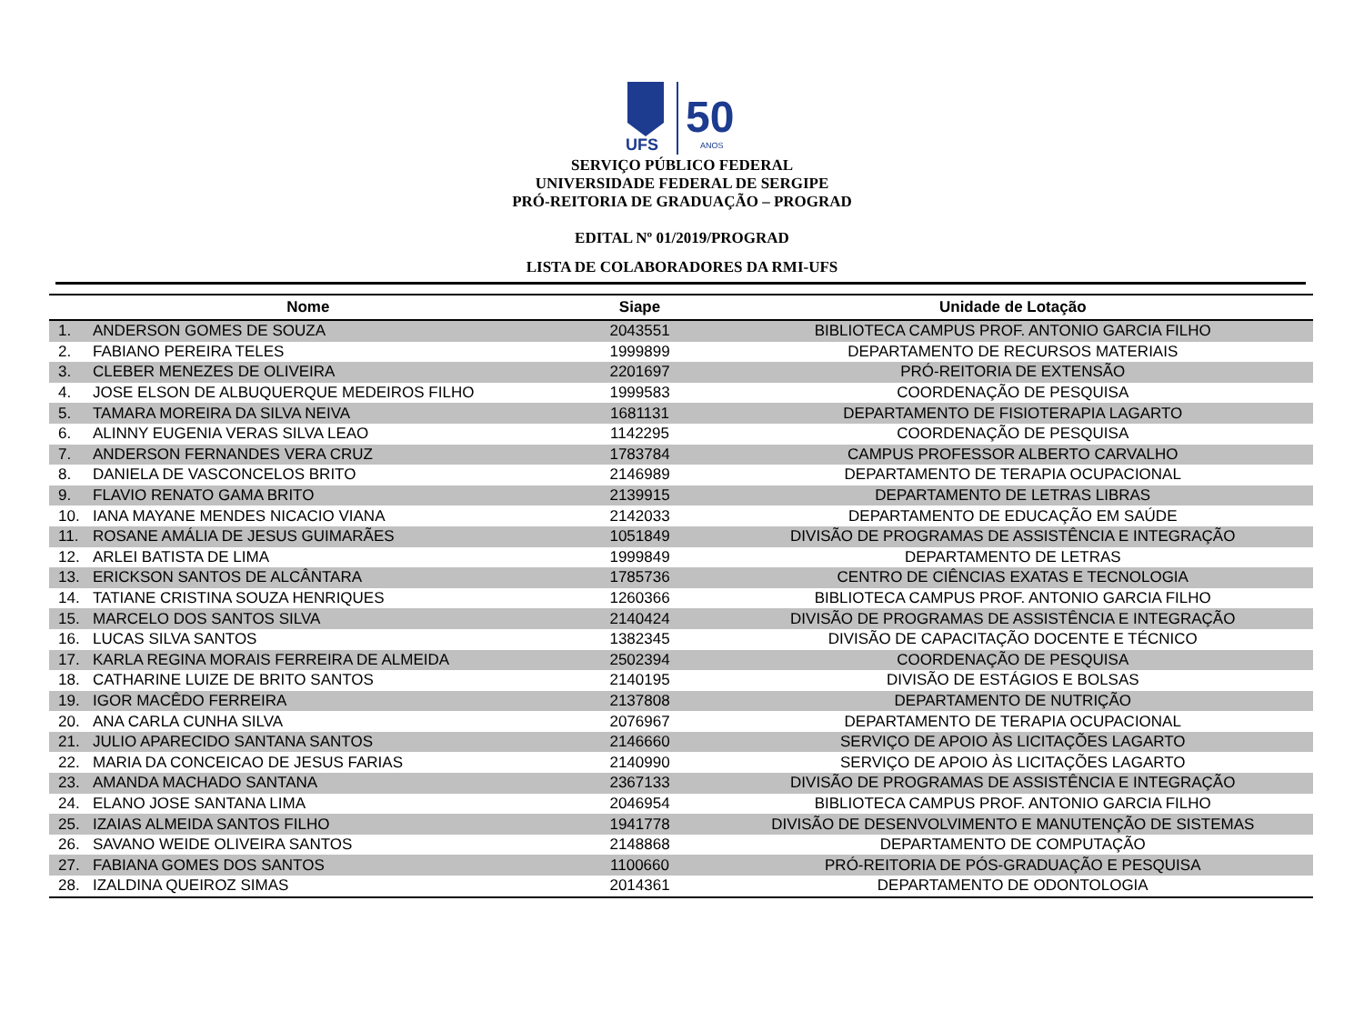UFS
50
ANOS
SERVIÇO PÚBLICO FEDERAL
UNIVERSIDADE FEDERAL DE SERGIPE
PRÓ-REITORIA DE GRADUAÇÃO – PROGRAD
EDITAL Nº 01/2019/PROGRAD
LISTA DE COLABORADORES DA RMI-UFS
| Nome | | Siape | Unidade de Lotação |
| --- | --- | --- | --- |
| 1. | ANDERSON GOMES DE SOUZA | 2043551 | BIBLIOTECA CAMPUS PROF. ANTONIO GARCIA FILHO |
| 2. | FABIANO PEREIRA TELES | 1999899 | DEPARTAMENTO DE RECURSOS MATERIAIS |
| 3. | CLEBER MENEZES DE OLIVEIRA | 2201697 | PRÓ-REITORIA DE EXTENSÃO |
| 4. | JOSE ELSON DE ALBUQUERQUE MEDEIROS FILHO | 1999583 | COORDENAÇÃO DE PESQUISA |
| 5. | TAMARA MOREIRA DA SILVA NEIVA | 1681131 | DEPARTAMENTO DE FISIOTERAPIA LAGARTO |
| 6. | ALINNY EUGENIA VERAS SILVA LEAO | 1142295 | COORDENAÇÃO DE PESQUISA |
| 7. | ANDERSON FERNANDES VERA CRUZ | 1783784 | CAMPUS PROFESSOR ALBERTO CARVALHO |
| 8. | DANIELA DE VASCONCELOS BRITO | 2146989 | DEPARTAMENTO DE TERAPIA OCUPACIONAL |
| 9. | FLAVIO RENATO GAMA BRITO | 2139915 | DEPARTAMENTO DE LETRAS LIBRAS |
| 10. | IANA MAYANE MENDES NICACIO VIANA | 2142033 | DEPARTAMENTO DE EDUCAÇÃO EM SAÚDE |
| 11. | ROSANE AMÁLIA DE JESUS GUIMARÃES | 1051849 | DIVISÃO DE PROGRAMAS DE ASSISTÊNCIA E INTEGRAÇÃO |
| 12. | ARLEI BATISTA DE LIMA | 1999849 | DEPARTAMENTO DE LETRAS |
| 13. | ERICKSON SANTOS DE ALCÂNTARA | 1785736 | CENTRO DE CIÊNCIAS EXATAS E TECNOLOGIA |
| 14. | TATIANE CRISTINA SOUZA HENRIQUES | 1260366 | BIBLIOTECA CAMPUS PROF. ANTONIO GARCIA FILHO |
| 15. | MARCELO DOS SANTOS SILVA | 2140424 | DIVISÃO DE PROGRAMAS DE ASSISTÊNCIA E INTEGRAÇÃO |
| 16. | LUCAS SILVA SANTOS | 1382345 | DIVISÃO DE CAPACITAÇÃO DOCENTE E TÉCNICO |
| 17. | KARLA REGINA MORAIS FERREIRA DE ALMEIDA | 2502394 | COORDENAÇÃO DE PESQUISA |
| 18. | CATHARINE LUIZE DE BRITO SANTOS | 2140195 | DIVISÃO DE ESTÁGIOS E BOLSAS |
| 19. | IGOR MACÊDO FERREIRA | 2137808 | DEPARTAMENTO DE NUTRIÇÃO |
| 20. | ANA CARLA CUNHA SILVA | 2076967 | DEPARTAMENTO DE TERAPIA OCUPACIONAL |
| 21. | JULIO APARECIDO SANTANA SANTOS | 2146660 | SERVIÇO DE APOIO ÀS LICITAÇÕES LAGARTO |
| 22. | MARIA DA CONCEICAO DE JESUS FARIAS | 2140990 | SERVIÇO DE APOIO ÀS LICITAÇÕES LAGARTO |
| 23. | AMANDA MACHADO SANTANA | 2367133 | DIVISÃO DE PROGRAMAS DE ASSISTÊNCIA E INTEGRAÇÃO |
| 24. | ELANO JOSE SANTANA LIMA | 2046954 | BIBLIOTECA CAMPUS PROF. ANTONIO GARCIA FILHO |
| 25. | IZAIAS ALMEIDA SANTOS FILHO | 1941778 | DIVISÃO DE DESENVOLVIMENTO E MANUTENÇÃO DE SISTEMAS |
| 26. | SAVANO WEIDE OLIVEIRA SANTOS | 2148868 | DEPARTAMENTO DE COMPUTAÇÃO |
| 27. | FABIANA GOMES DOS SANTOS | 1100660 | PRÓ-REITORIA DE PÓS-GRADUAÇÃO E PESQUISA |
| 28. | IZALDINA QUEIROZ SIMAS | 2014361 | DEPARTAMENTO DE ODONTOLOGIA |